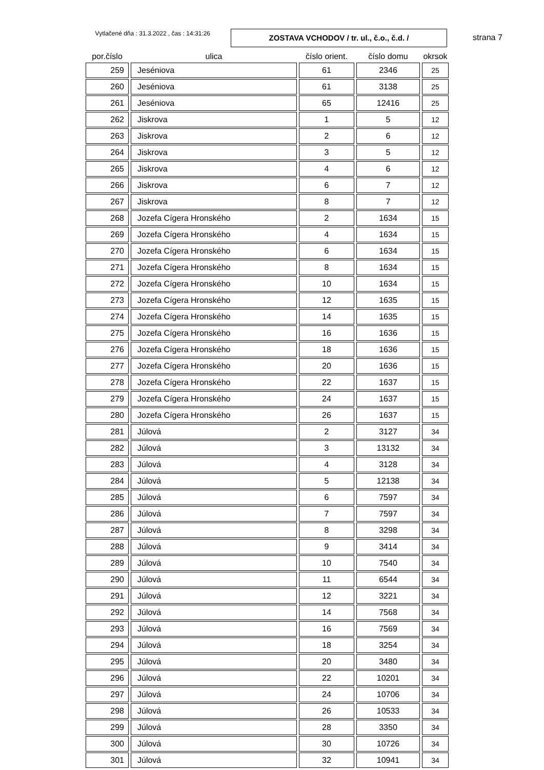Vytlačené dňa : 31.3.2022 , čas : 14:31:26
ZOSTAVA VCHODOV / tr. ul., č.o., č.d. /
strana 7
| por.číslo | ulica | číslo orient. | číslo domu | okrsok |
| --- | --- | --- | --- | --- |
| 259 | Jeséniova | 61 | 2346 | 25 |
| 260 | Jeséniova | 61 | 3138 | 25 |
| 261 | Jeséniova | 65 | 12416 | 25 |
| 262 | Jiskrova | 1 | 5 | 12 |
| 263 | Jiskrova | 2 | 6 | 12 |
| 264 | Jiskrova | 3 | 5 | 12 |
| 265 | Jiskrova | 4 | 6 | 12 |
| 266 | Jiskrova | 6 | 7 | 12 |
| 267 | Jiskrova | 8 | 7 | 12 |
| 268 | Jozefa Cígera Hronského | 2 | 1634 | 15 |
| 269 | Jozefa Cígera Hronského | 4 | 1634 | 15 |
| 270 | Jozefa Cígera Hronského | 6 | 1634 | 15 |
| 271 | Jozefa Cígera Hronského | 8 | 1634 | 15 |
| 272 | Jozefa Cígera Hronského | 10 | 1634 | 15 |
| 273 | Jozefa Cígera Hronského | 12 | 1635 | 15 |
| 274 | Jozefa Cígera Hronského | 14 | 1635 | 15 |
| 275 | Jozefa Cígera Hronského | 16 | 1636 | 15 |
| 276 | Jozefa Cígera Hronského | 18 | 1636 | 15 |
| 277 | Jozefa Cígera Hronského | 20 | 1636 | 15 |
| 278 | Jozefa Cígera Hronského | 22 | 1637 | 15 |
| 279 | Jozefa Cígera Hronského | 24 | 1637 | 15 |
| 280 | Jozefa Cígera Hronského | 26 | 1637 | 15 |
| 281 | Júlová | 2 | 3127 | 34 |
| 282 | Júlová | 3 | 13132 | 34 |
| 283 | Júlová | 4 | 3128 | 34 |
| 284 | Júlová | 5 | 12138 | 34 |
| 285 | Júlová | 6 | 7597 | 34 |
| 286 | Júlová | 7 | 7597 | 34 |
| 287 | Júlová | 8 | 3298 | 34 |
| 288 | Júlová | 9 | 3414 | 34 |
| 289 | Júlová | 10 | 7540 | 34 |
| 290 | Júlová | 11 | 6544 | 34 |
| 291 | Júlová | 12 | 3221 | 34 |
| 292 | Júlová | 14 | 7568 | 34 |
| 293 | Júlová | 16 | 7569 | 34 |
| 294 | Júlová | 18 | 3254 | 34 |
| 295 | Júlová | 20 | 3480 | 34 |
| 296 | Júlová | 22 | 10201 | 34 |
| 297 | Júlová | 24 | 10706 | 34 |
| 298 | Júlová | 26 | 10533 | 34 |
| 299 | Júlová | 28 | 3350 | 34 |
| 300 | Júlová | 30 | 10726 | 34 |
| 301 | Júlová | 32 | 10941 | 34 |